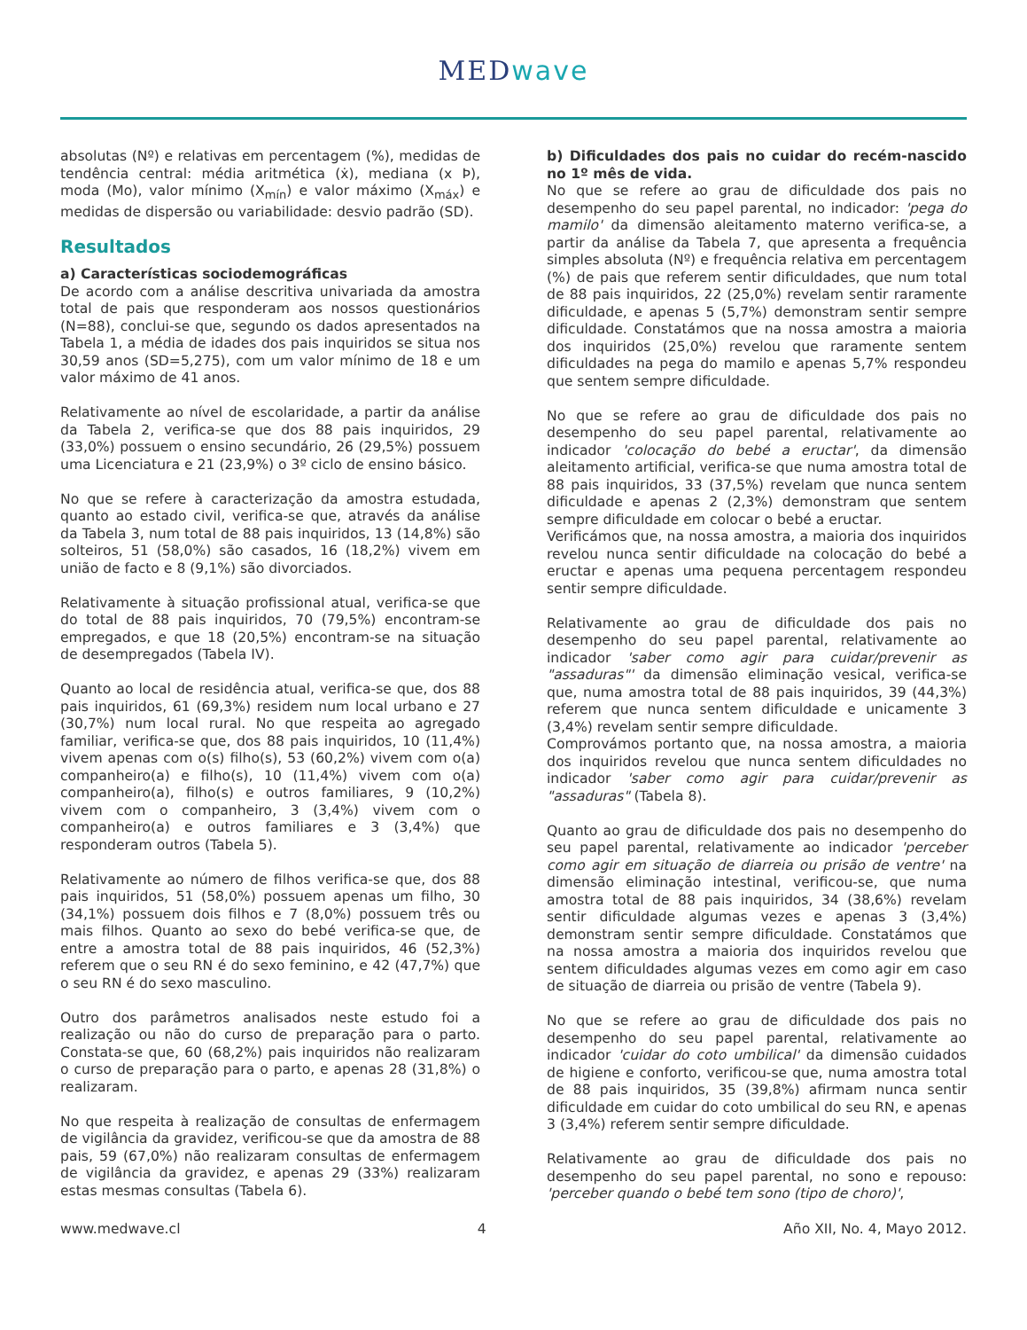MEDwave
absolutas (Nº) e relativas em percentagem (%), medidas de tendência central: média aritmética (ẋ), mediana (x Þ), moda (Mo), valor mínimo (X<sub>mín</sub>) e valor máximo (X<sub>máx</sub>) e medidas de dispersão ou variabilidade: desvio padrão (SD).
Resultados
a) Características sociodemográficas
De acordo com a análise descritiva univariada da amostra total de pais que responderam aos nossos questionários (N=88), conclui-se que, segundo os dados apresentados na Tabela 1, a média de idades dos pais inquiridos se situa nos 30,59 anos (SD=5,275), com um valor mínimo de 18 e um valor máximo de 41 anos.
Relativamente ao nível de escolaridade, a partir da análise da Tabela 2, verifica-se que dos 88 pais inquiridos, 29 (33,0%) possuem o ensino secundário, 26 (29,5%) possuem uma Licenciatura e 21 (23,9%) o 3º ciclo de ensino básico.
No que se refere à caracterização da amostra estudada, quanto ao estado civil, verifica-se que, através da análise da Tabela 3, num total de 88 pais inquiridos, 13 (14,8%) são solteiros, 51 (58,0%) são casados, 16 (18,2%) vivem em união de facto e 8 (9,1%) são divorciados.
Relativamente à situação profissional atual, verifica-se que do total de 88 pais inquiridos, 70 (79,5%) encontram-se empregados, e que 18 (20,5%) encontram-se na situação de desempregados (Tabela IV).
Quanto ao local de residência atual, verifica-se que, dos 88 pais inquiridos, 61 (69,3%) residem num local urbano e 27 (30,7%) num local rural. No que respeita ao agregado familiar, verifica-se que, dos 88 pais inquiridos, 10 (11,4%) vivem apenas com o(s) filho(s), 53 (60,2%) vivem com o(a) companheiro(a) e filho(s), 10 (11,4%) vivem com o(a) companheiro(a), filho(s) e outros familiares, 9 (10,2%) vivem com o companheiro, 3 (3,4%) vivem com o companheiro(a) e outros familiares e 3 (3,4%) que responderam outros (Tabela 5).
Relativamente ao número de filhos verifica-se que, dos 88 pais inquiridos, 51 (58,0%) possuem apenas um filho, 30 (34,1%) possuem dois filhos e 7 (8,0%) possuem três ou mais filhos. Quanto ao sexo do bebé verifica-se que, de entre a amostra total de 88 pais inquiridos, 46 (52,3%) referem que o seu RN é do sexo feminino, e 42 (47,7%) que o seu RN é do sexo masculino.
Outro dos parâmetros analisados neste estudo foi a realização ou não do curso de preparação para o parto. Constata-se que, 60 (68,2%) pais inquiridos não realizaram o curso de preparação para o parto, e apenas 28 (31,8%) o realizaram.
No que respeita à realização de consultas de enfermagem de vigilância da gravidez, verificou-se que da amostra de 88 pais, 59 (67,0%) não realizaram consultas de enfermagem de vigilância da gravidez, e apenas 29 (33%) realizaram estas mesmas consultas (Tabela 6).
b) Dificuldades dos pais no cuidar do recém-nascido no 1º mês de vida.
No que se refere ao grau de dificuldade dos pais no desempenho do seu papel parental, no indicador: 'pega do mamilo' da dimensão aleitamento materno verifica-se, a partir da análise da Tabela 7, que apresenta a frequência simples absoluta (Nº) e frequência relativa em percentagem (%) de pais que referem sentir dificuldades, que num total de 88 pais inquiridos, 22 (25,0%) revelam sentir raramente dificuldade, e apenas 5 (5,7%) demonstram sentir sempre dificuldade. Constatámos que na nossa amostra a maioria dos inquiridos (25,0%) revelou que raramente sentem dificuldades na pega do mamilo e apenas 5,7% respondeu que sentem sempre dificuldade.
No que se refere ao grau de dificuldade dos pais no desempenho do seu papel parental, relativamente ao indicador 'colocação do bebé a eructar', da dimensão aleitamento artificial, verifica-se que numa amostra total de 88 pais inquiridos, 33 (37,5%) revelam que nunca sentem dificuldade e apenas 2 (2,3%) demonstram que sentem sempre dificuldade em colocar o bebé a eructar.
Verificámos que, na nossa amostra, a maioria dos inquiridos revelou nunca sentir dificuldade na colocação do bebé a eructar e apenas uma pequena percentagem respondeu sentir sempre dificuldade.
Relativamente ao grau de dificuldade dos pais no desempenho do seu papel parental, relativamente ao indicador 'saber como agir para cuidar/prevenir as "assaduras"' da dimensão eliminação vesical, verifica-se que, numa amostra total de 88 pais inquiridos, 39 (44,3%) referem que nunca sentem dificuldade e unicamente 3 (3,4%) revelam sentir sempre dificuldade.
Comprovámos portanto que, na nossa amostra, a maioria dos inquiridos revelou que nunca sentem dificuldades no indicador 'saber como agir para cuidar/prevenir as "assaduras" (Tabela 8).
Quanto ao grau de dificuldade dos pais no desempenho do seu papel parental, relativamente ao indicador 'perceber como agir em situação de diarreia ou prisão de ventre' na dimensão eliminação intestinal, verificou-se, que numa amostra total de 88 pais inquiridos, 34 (38,6%) revelam sentir dificuldade algumas vezes e apenas 3 (3,4%) demonstram sentir sempre dificuldade. Constatámos que na nossa amostra a maioria dos inquiridos revelou que sentem dificuldades algumas vezes em como agir em caso de situação de diarreia ou prisão de ventre (Tabela 9).
No que se refere ao grau de dificuldade dos pais no desempenho do seu papel parental, relativamente ao indicador 'cuidar do coto umbilical' da dimensão cuidados de higiene e conforto, verificou-se que, numa amostra total de 88 pais inquiridos, 35 (39,8%) afirmam nunca sentir dificuldade em cuidar do coto umbilical do seu RN, e apenas 3 (3,4%) referem sentir sempre dificuldade.
Relativamente ao grau de dificuldade dos pais no desempenho do seu papel parental, no sono e repouso: 'perceber quando o bebé tem sono (tipo de choro)',
www.medwave.cl 4 Año XII, No. 4, Mayo 2012.